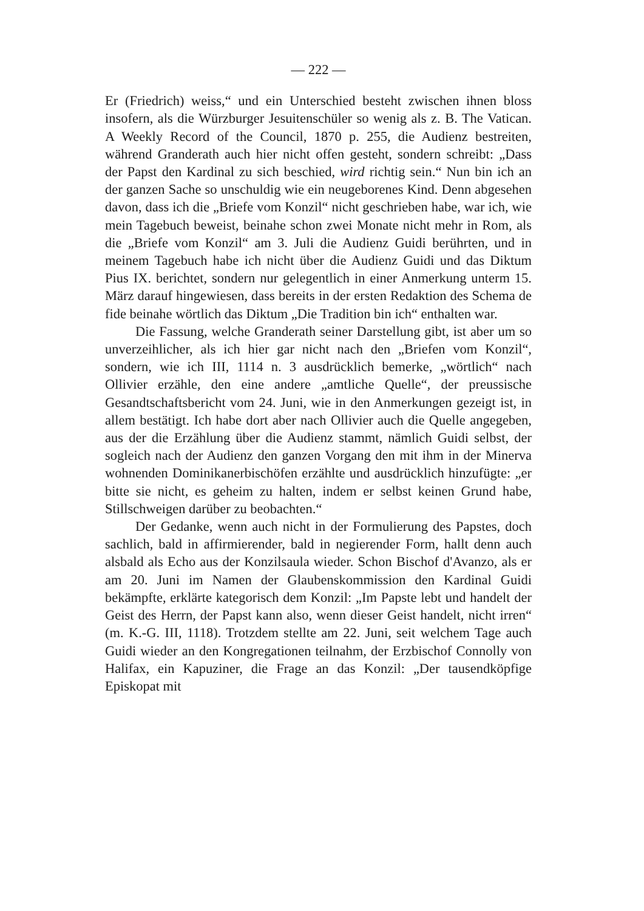— 222 —
Er (Friedrich) weiss,“ und ein Unterschied besteht zwischen ihnen bloss insofern, als die Würzburger Jesuitenschüler so wenig als z. B. The Vatican. A Weekly Record of the Council, 1870 p. 255, die Audienz bestreiten, während Granderath auch hier nicht offen gesteht, sondern schreibt: „Dass der Papst den Kardinal zu sich beschied, wird richtig sein.“ Nun bin ich an der ganzen Sache so unschuldig wie ein neugeborenes Kind. Denn abgesehen davon, dass ich die „Briefe vom Konzil“ nicht geschrieben habe, war ich, wie mein Tagebuch beweist, beinahe schon zwei Monate nicht mehr in Rom, als die „Briefe vom Konzil“ am 3. Juli die Audienz Guidi berührten, und in meinem Tagebuch habe ich nicht über die Audienz Guidi und das Diktum Pius IX. berichtet, sondern nur gelegentlich in einer Anmerkung unterm 15. März darauf hingewiesen, dass bereits in der ersten Redaktion des Schema de fide beinahe wörtlich das Diktum „Die Tradition bin ich“ enthalten war.
Die Fassung, welche Granderath seiner Darstellung gibt, ist aber um so unverzeihlicher, als ich hier gar nicht nach den „Briefen vom Konzil“, sondern, wie ich III, 1114 n. 3 ausdrücklich bemerke, „wörtlich“ nach Ollivier erzähle, den eine andere „amtliche Quelle“, der preussische Gesandtschaftsbericht vom 24. Juni, wie in den Anmerkungen gezeigt ist, in allem bestätigt. Ich habe dort aber nach Ollivier auch die Quelle angegeben, aus der die Erzählung über die Audienz stammt, nämlich Guidi selbst, der sogleich nach der Audienz den ganzen Vorgang den mit ihm in der Minerva wohnenden Dominikanerbischöfen erzählte und ausdrücklich hinzufügte: „er bitte sie nicht, es geheim zu halten, indem er selbst keinen Grund habe, Stillschweigen darüber zu beobachten.“
Der Gedanke, wenn auch nicht in der Formulierung des Papstes, doch sachlich, bald in affirmierender, bald in negierender Form, hallt denn auch alsbald als Echo aus der Konzilsaula wieder. Schon Bischof d'Avanzo, als er am 20. Juni im Namen der Glaubenskommission den Kardinal Guidi bekämpfte, erklärte kategorisch dem Konzil: „Im Papste lebt und handelt der Geist des Herrn, der Papst kann also, wenn dieser Geist handelt, nicht irren“ (m. K.-G. III, 1118). Trotzdem stellte am 22. Juni, seit welchem Tage auch Guidi wieder an den Kongregationen teilnahm, der Erzbischof Connolly von Halifax, ein Kapuziner, die Frage an das Konzil: „Der tausendköpfige Episkopat mit